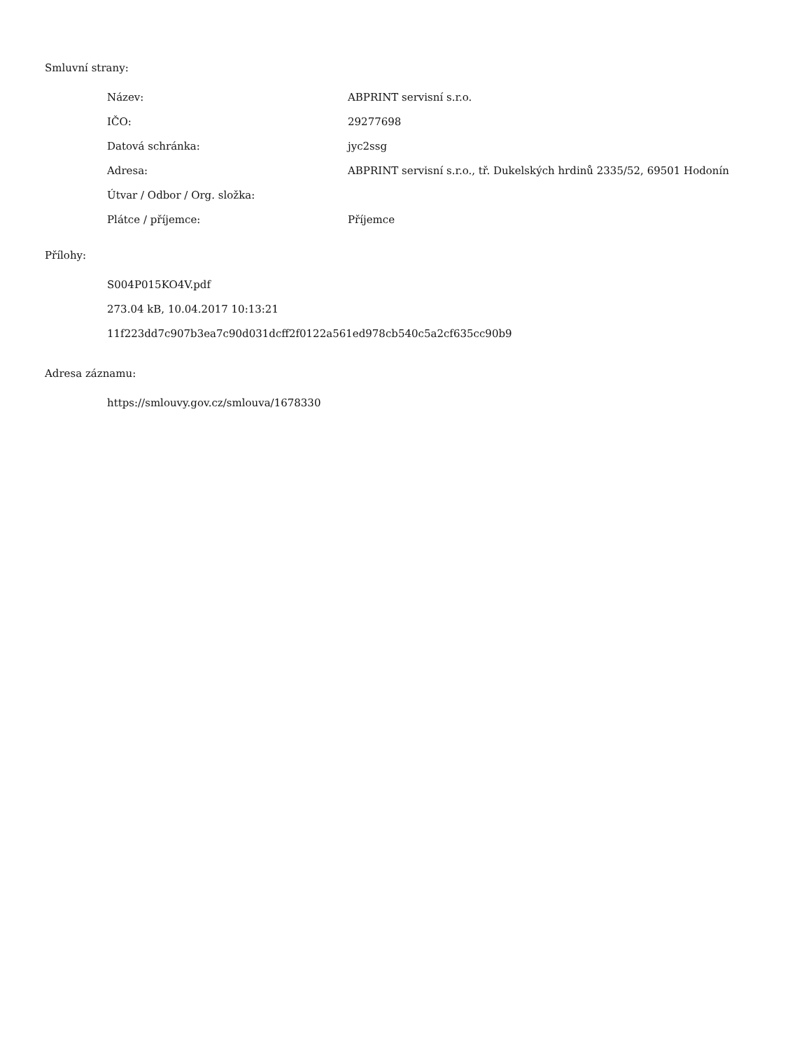Smluvní strany:
| Název: | ABPRINT servisní s.r.o. |
| IČO: | 29277698 |
| Datová schránka: | jyc2ssg |
| Adresa: | ABPRINT servisní s.r.o., tř. Dukelských hrdinů 2335/52, 69501 Hodonín |
| Útvar / Odbor / Org. složka: | |
| Plátce / příjemce: | Příjemce |
Přílohy:
S004P015KO4V.pdf
273.04 kB, 10.04.2017 10:13:21
11f223dd7c907b3ea7c90d031dcff2f0122a561ed978cb540c5a2cf635cc90b9
Adresa záznamu:
https://smlouvy.gov.cz/smlouva/1678330